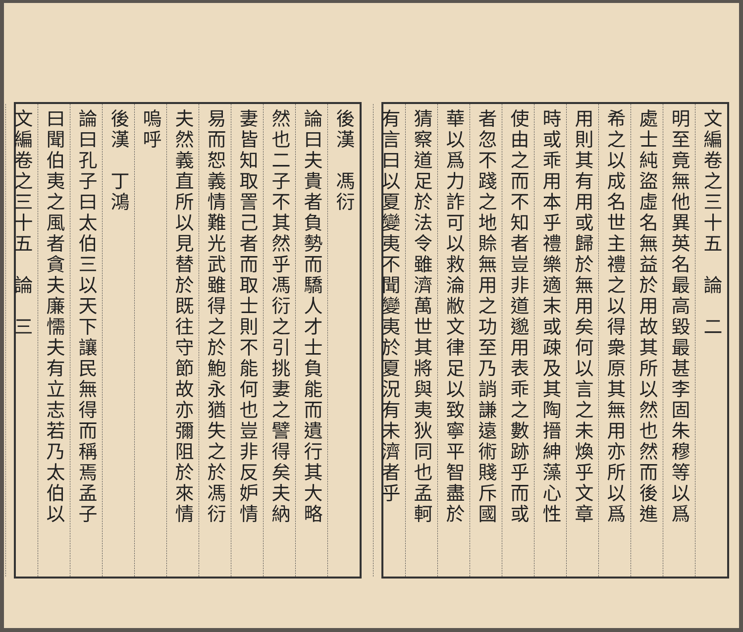後漢　馮衍
論曰夫貴者負勢而驕人才士負能而遺行其大略
然也二子不其然乎馮衍之引挑妻之譬得矣夫納
妻皆知取詈己者而取士則不能何也豈非反妒情
易而恕義情難光武雖得之於鮑永猶失之於馮衍
夫然義直所以見替於既往守節故亦彌阻於來情
嗚呼
後漢　丁鴻
論曰孔子曰太伯三以天下讓民無得而稱焉孟子
曰聞伯夷之風者貪夫廉懦夫有立志若乃太伯以
文編卷之三十五　論　三
文編卷之三十五　論　二
明至竟無他異英名最高毀最甚李固朱穆等以爲
處士純盜虛名無益於用故其所以然也然而後進
希之以成名世主禮之以得衆原其無用亦所以爲
用則其有用或歸於無用矣何以言之未煥乎文章
時或乖用本乎禮樂適末或疎及其陶搢紳藻心性
使由之而不知者豈非道邈用表乖之數跡乎而或
者忽不踐之地賒無用之功至乃誚謙遠術賤斥國
華以爲力詐可以救淪敝文律足以致寧平智盡於
猜察道足於法令雖濟萬世其將與夷狄同也孟軻
有言曰以夏變夷不聞變夷於夏況有未濟者乎